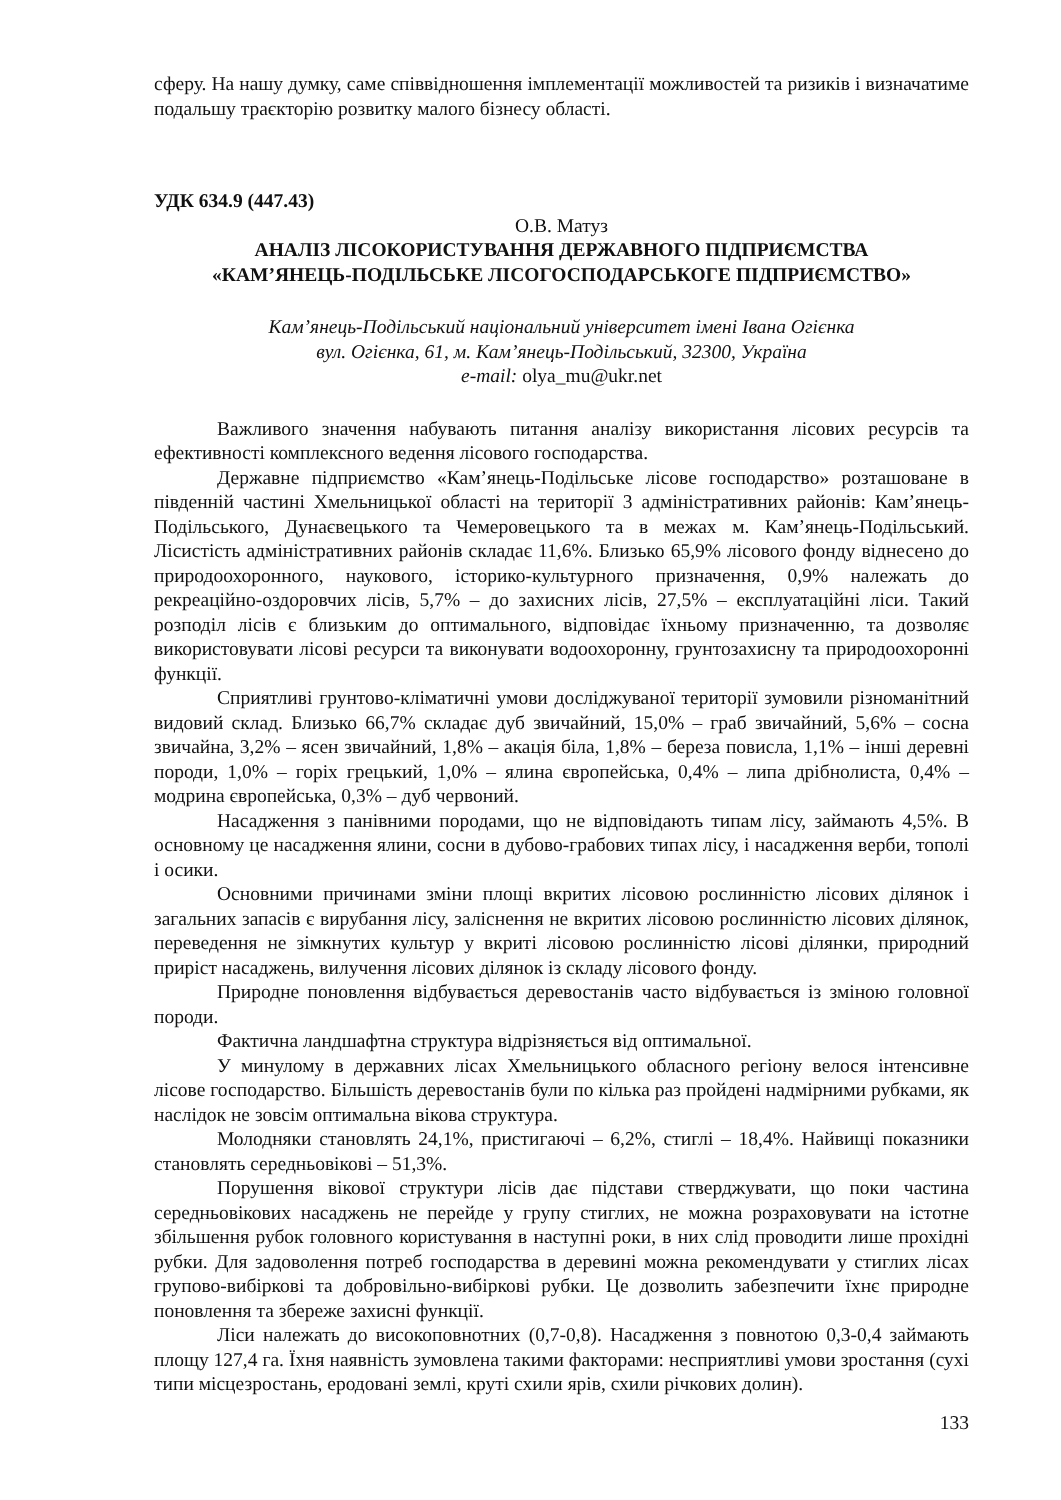сферу. На нашу думку, саме співвідношення імплементації можливостей та ризиків і визначатиме подальшу траєкторію розвитку малого бізнесу області.
УДК 634.9 (447.43)
О.В. Матуз
АНАЛІЗ ЛІСОКОРИСТУВАННЯ ДЕРЖАВНОГО ПІДПРИЄМСТВА
«КАМ’ЯНЕЦЬ-ПОДІЛЬСЬКЕ ЛІСОГОСПОДАРСЬКОГЕ ПІДПРИЄМСТВО»
Кам’янець-Подільський національний університет імені Івана Огієнка
вул. Огієнка, 61, м. Кам’янець-Подільський, 32300, Україна
e-mail: olya_mu@ukr.net
Важливого значення набувають питання аналізу використання лісових ресурсів та ефективності комплексного ведення лісового господарства.
Державне підприємство «Кам’янець-Подільське лісове господарство» розташоване в південній частині Хмельницької області на території 3 адміністративних районів: Кам’янець-Подільського, Дунаєвецького та Чемеровецького та в межах м. Кам’янець-Подільський. Лісистість адміністративних районів складає 11,6%. Близько 65,9% лісового фонду віднесено до природоохоронного, наукового, історико-культурного призначення, 0,9% належать до рекреаційно-оздоровчих лісів, 5,7% – до захисних лісів, 27,5% – експлуатаційні ліси. Такий розподіл лісів є близьким до оптимального, відповідає їхньому призначенню, та дозволяє використовувати лісові ресурси та виконувати водоохоронну, грунтозахисну та природоохоронні функції.
Сприятливі грунтово-кліматичні умови досліджуваної території зумовили різноманітний видовий склад. Близько 66,7% складає дуб звичайний, 15,0% – граб звичайний, 5,6% – сосна звичайна, 3,2% – ясен звичайний, 1,8% – акація біла, 1,8% – береза повисла, 1,1% – інші деревні породи, 1,0% – горіх грецький, 1,0% – ялина європейська, 0,4% – липа дрібнолиста, 0,4% – модрина європейська, 0,3% – дуб червоний.
Насадження з панівними породами, що не відповідають типам лісу, займають 4,5%. В основному це насадження ялини, сосни в дубово-грабових типах лісу, і насадження верби, тополі і осики.
Основними причинами зміни площі вкритих лісовою рослинністю лісових ділянок і загальних запасів є вирубання лісу, заліснення не вкритих лісовою рослинністю лісових ділянок, переведення не зімкнутих культур у вкриті лісовою рослинністю лісові ділянки, природний приріст насаджень, вилучення лісових ділянок із складу лісового фонду.
Природне поновлення відбувається деревостанів часто відбувається із зміною головної породи.
Фактична ландшафтна структура відрізняється від оптимальної.
У минулому в державних лісах Хмельницького обласного регіону велося інтенсивне лісове господарство. Більшість деревостанів були по кілька раз пройдені надмірними рубками, як наслідок не зовсім оптимальна вікова структура.
Молодняки становлять 24,1%, пристигаючі – 6,2%, стиглі – 18,4%. Найвищі показники становлять середньовікові – 51,3%.
Порушення вікової структури лісів дає підстави стверджувати, що поки частина середньовікових насаджень не перейде у групу стиглих, не можна розраховувати на істотне збільшення рубок головного користування в наступні роки, в них слід проводити лише прохідні рубки. Для задоволення потреб господарства в деревині можна рекомендувати у стиглих лісах групово-вибіркові та добровільно-вибіркові рубки. Це дозволить забезпечити їхнє природне поновлення та збереже захисні функції.
Ліси належать до високоповнотних (0,7-0,8). Насадження з повнотою 0,3-0,4 займають площу 127,4 га. Їхня наявність зумовлена такими факторами: несприятливі умови зростання (сухі типи місцезростань, еродовані землі, круті схили ярів, схили річкових долин).
133